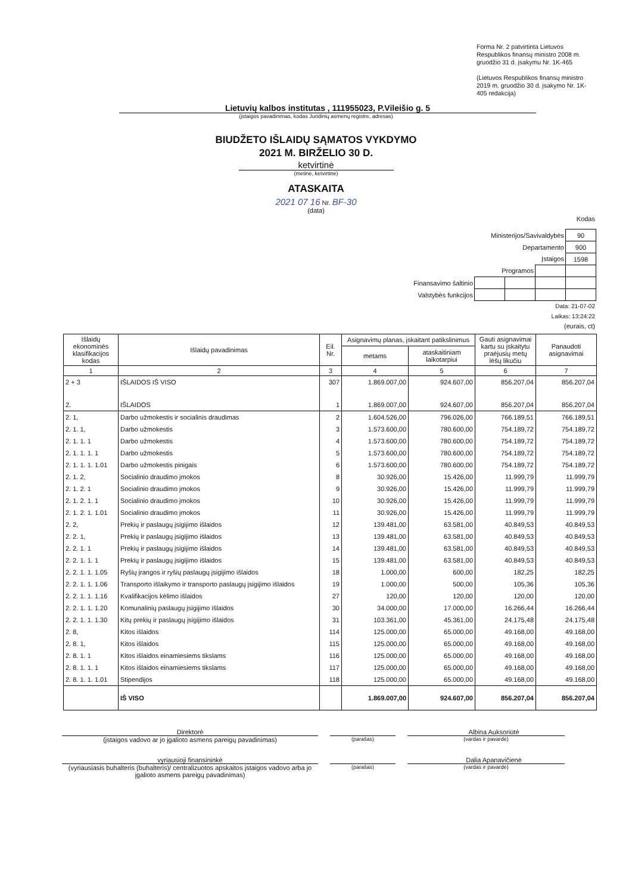Forma Nr. 2 patvirtinta Lietuvos Respublikos finansų ministro 2008 m. gruodžio 31 d. įsakymu Nr. 1K-465
(Lietuvos Respublikos finansų ministro 2019 m. gruodžio 30 d. įsakymo Nr. 1K-405 redakcija)
Lietuvių kalbos institutas , 111955023, P.Vileišio g. 5
(įstaigos pavadinimas, kodas Juridinių asmenų registre, adresas)
BIUDŽETO IŠLAIDŲ SĄMATOS VYKDYMO
2021 M. BIRŽELIO 30 D.
ketvirtinė
(metinė, ketvirtinė)
ATASKAITA
2021 07 16 Nr. BF-30
(data)
Kodas
| Ministerijos/Savivaldybės | | | | 90 |
| Departamento | | | | 900 |
| Įstaigos | | | | 1598 |
| Programos | | | | |
| Finansavimo šaltinio | | | | |
| Valstybės funkcijos | | | | |
Data: 21-07-02
Laikas: 13:24:22
(eurais, ct)
| Išlaidų ekonominės klasifikacijos kodas | Išlaidų pavadinimas | Eil. Nr. | Asignavimų planas, įskaitant patikslinimus | | Gauti asignavimai kartu su įskaitytu praėjusių metų lėšų likučiu | Panaudoti asignavimai |
| --- | --- | --- | --- | --- | --- | --- |
| | | | metams | ataskaitiniam laikotarpiui | | |
| 1 | 2 | 3 | 4 | 5 | 6 | 7 |
| 2 + 3 | IŠLAIDOS IŠ VISO | 307 | 1.869.007,00 | 924.607,00 | 856.207,04 | 856.207,04 |
| 2. | IŠLAIDOS | 1 | 1.869.007,00 | 924.607,00 | 856.207,04 | 856.207,04 |
| 2. 1, | Darbo užmokestis ir socialinis draudimas | 2 | 1.604.526,00 | 796.026,00 | 766.189,51 | 766.189,51 |
| 2. 1. 1, | Darbo užmokestis | 3 | 1.573.600,00 | 780.600,00 | 754.189,72 | 754.189,72 |
| 2. 1. 1. 1 | Darbo užmokestis | 4 | 1.573.600,00 | 780.600,00 | 754.189,72 | 754.189,72 |
| 2. 1. 1. 1. 1 | Darbo užmokestis | 5 | 1.573.600,00 | 780.600,00 | 754.189,72 | 754.189,72 |
| 2. 1. 1. 1. 1.01 | Darbo užmokestis pinigais | 6 | 1.573.600,00 | 780.600,00 | 754.189,72 | 754.189,72 |
| 2. 1. 2, | Socialinio draudimo įmokos | 8 | 30.926,00 | 15.426,00 | 11.999,79 | 11.999,79 |
| 2. 1. 2. 1 | Socialinio draudimo įmokos | 9 | 30.926,00 | 15.426,00 | 11.999,79 | 11.999,79 |
| 2. 1. 2. 1. 1 | Socialinio draudimo įmokos | 10 | 30.926,00 | 15.426,00 | 11.999,79 | 11.999,79 |
| 2. 1. 2. 1. 1.01 | Socialinio draudimo įmokos | 11 | 30.926,00 | 15.426,00 | 11.999,79 | 11.999,79 |
| 2. 2, | Prekių ir paslaugų įsigijimo išlaidos | 12 | 139.481,00 | 63.581,00 | 40.849,53 | 40.849,53 |
| 2. 2. 1, | Prekių ir paslaugų įsigijimo išlaidos | 13 | 139.481,00 | 63.581,00 | 40.849,53 | 40.849,53 |
| 2. 2. 1. 1 | Prekių ir paslaugų įsigijimo išlaidos | 14 | 139.481,00 | 63.581,00 | 40.849,53 | 40.849,53 |
| 2. 2. 1. 1. 1 | Prekių ir paslaugų įsigijimo išlaidos | 15 | 139.481,00 | 63.581,00 | 40.849,53 | 40.849,53 |
| 2. 2. 1. 1. 1.05 | Ryšių įrangos ir ryšių paslaugų įsigijimo išlaidos | 18 | 1.000,00 | 600,00 | 182,25 | 182,25 |
| 2. 2. 1. 1. 1.06 | Transporto išlaikymo ir transporto paslaugų įsigijimo išlaidos | 19 | 1.000,00 | 500,00 | 105,36 | 105,36 |
| 2. 2. 1. 1. 1.16 | Kvalifikacijos kėlimo išlaidos | 27 | 120,00 | 120,00 | 120,00 | 120,00 |
| 2. 2. 1. 1. 1.20 | Komunalinių paslaugų įsigijimo išlaidos | 30 | 34.000,00 | 17.000,00 | 16.266,44 | 16.266,44 |
| 2. 2. 1. 1. 1.30 | Kitų prekių ir paslaugų įsigijimo išlaidos | 31 | 103.361,00 | 45.361,00 | 24.175,48 | 24.175,48 |
| 2. 8, | Kitos išlaidos | 114 | 125.000,00 | 65.000,00 | 49.168,00 | 49.168,00 |
| 2. 8. 1, | Kitos išlaidos | 115 | 125.000,00 | 65.000,00 | 49.168,00 | 49.168,00 |
| 2. 8. 1. 1 | Kitos išlaidos einamiesiems tikslams | 116 | 125.000,00 | 65.000,00 | 49.168,00 | 49.168,00 |
| 2. 8. 1. 1. 1 | Kitos išlaidos einamiesiems tikslams | 117 | 125.000,00 | 65.000,00 | 49.168,00 | 49.168,00 |
| 2. 8. 1. 1. 1.01 | Stipendijos | 118 | 125.000,00 | 65.000,00 | 49.168,00 | 49.168,00 |
| | IŠ VISO | | 1.869.007,00 | 924.607,00 | 856.207,04 | 856.207,04 |
Direktorė Albina Auksoriūtė
(įstaigos vadovo ar jo įgalioto asmens pareigų pavadinimas)
(parašas) (vardas ir pavardė)
vyriausioji finansininkė Dalia Apanavičienė
(vyriausiasis buhalteris (buhalteris)/ centralizuotos apskaitos įstaigos vadovo arba jo įgalioto asmens pareigų pavadinimas)
(parašas) (vardas ir pavardė)